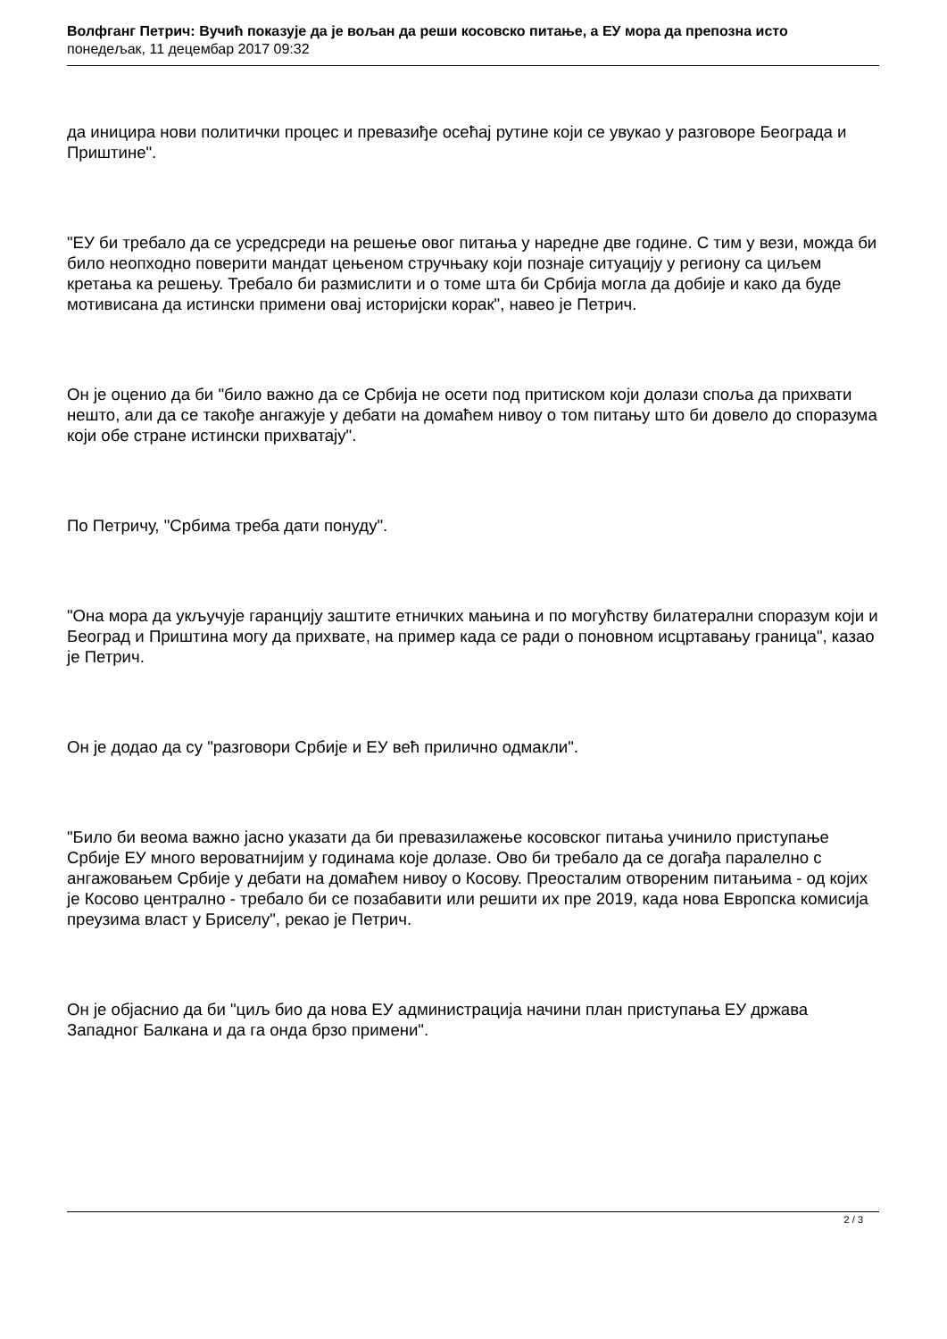Волфганг Петрич: Вучић показује да је вољан да реши косовско питање, а ЕУ мора да препозна исто
понедељак, 11 децембар 2017 09:32
да иницира нови политички процес и превазиђе осећај рутине који се увукао у разговоре Београда и Приштине".
"ЕУ би требало да се усредсреди на решење овог питања у наредне две године. С тим у вези, можда би било неопходно поверити мандат цењеном стручњаку који познаје ситуацију у региону са циљем кретања ка решењу. Требало би размислити и о томе шта би Србија могла да добије и како да буде мотивисана да истински примени овај историјски корак", навео је Петрич.
Он је оценио да би "било важно да се Србија не осети под притиском који долази споља да прихвати нешто, али да се такође ангажује у дебати на домаћем нивоу о том питању што би довело до споразума који обе стране истински прихватају".
По Петричу, "Србима треба дати понуду".
"Она мора да укључује гаранцију заштите етничких мањина и по могућству билатерални споразум који и Београд и Приштина могу да прихвате, на пример када се ради о поновном исцртавању граница", казао је Петрич.
Он је додао да су "разговори Србије и ЕУ већ прилично одмакли".
"Било би веома важно јасно указати да би превазилажење косовског питања учинило приступање Србије ЕУ много вероватнијим у годинама које долазе. Ово би требало да се догађа паралелно с ангажовањем Србије у дебати на домаћем нивоу о Косову. Преосталим отвореним питањима - од којих је Косово централно - требало би се позабавити или решити их пре 2019, када нова Европска комисија преузима власт у Бриселу", рекао је Петрич.
Он је објаснио да би "циљ био да нова ЕУ администрација начини план приступања ЕУ држава Западног Балкана и да га онда брзо примени".
2 / 3